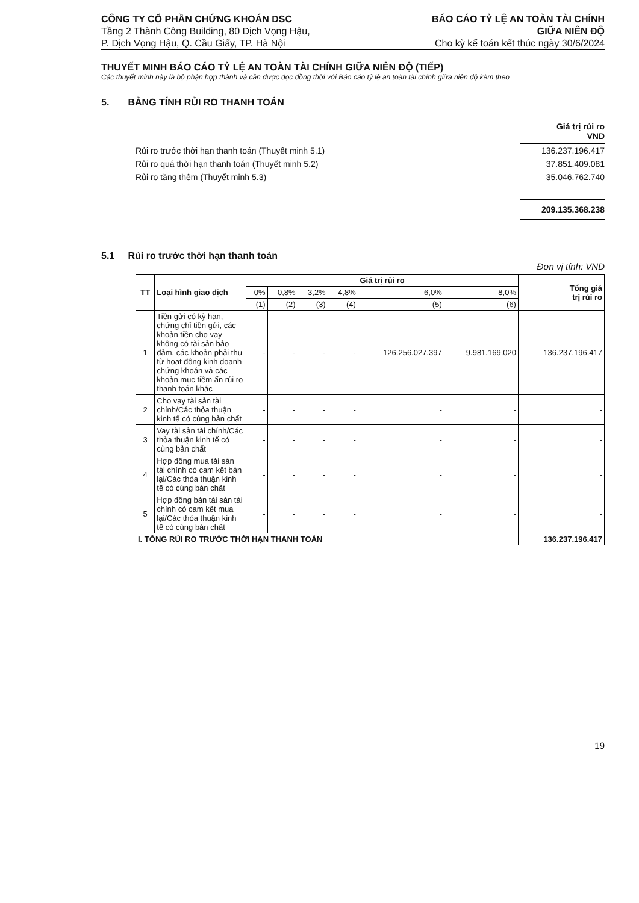CÔNG TY CỔ PHẦN CHỨNG KHOÁN DSC
Tầng 2 Thành Công Building, 80 Dịch Vọng Hậu,
P. Dịch Vọng Hậu, Q. Cầu Giấy, TP. Hà Nội
BÁO CÁO TỶ LỆ AN TOÀN TÀI CHÍNH
GIỮA NIÊN ĐỘ
Cho kỳ kế toán kết thúc ngày 30/6/2024
THUYẾT MINH BÁO CÁO TỶ LỆ AN TOÀN TÀI CHÍNH GIỮA NIÊN ĐỘ (TIẾP)
Các thuyết minh này là bộ phận hợp thành và cần được đọc đồng thời với Báo cáo tỷ lệ an toàn tài chính giữa niên độ kèm theo
5. BẢNG TÍNH RỦI RO THANH TOÁN
| | Giá trị rủi ro VND |
| Rủi ro trước thời hạn thanh toán (Thuyết minh 5.1) | 136.237.196.417 |
| Rủi ro quá thời hạn thanh toán (Thuyết minh 5.2) | 37.851.409.081 |
| Rủi ro tăng thêm (Thuyết minh 5.3) | 35.046.762.740 |
| | 209.135.368.238 |
5.1 Rủi ro trước thời hạn thanh toán
Đơn vị tính: VND
| TT | Loại hình giao dịch | Giá trị rủi ro | | | | | | Tổng giá trị rủi ro |
| --- | --- | --- | --- | --- | --- | --- | --- | --- |
| | | 0% | 0,8% | 3,2% | 4,8% | 6,0% | 8,0% | |
| | | (1) | (2) | (3) | (4) | (5) | (6) | |
| 1 | Tiền gửi có kỳ hạn, chứng chỉ tiền gửi, các khoản tiền cho vay không có tài sản bảo đảm, các khoản phải thu từ hoạt động kinh doanh chứng khoán và các khoản mục tiềm ẩn rủi ro thanh toán khác | - | - | - | - | 126.256.027.397 | 9.981.169.020 | 136.237.196.417 |
| 2 | Cho vay tài sản tài chính/Các thỏa thuận kinh tế có cùng bản chất | - | - | - | - | - | - | - |
| 3 | Vay tài sản tài chính/Các thỏa thuận kinh tế có cùng bản chất | - | - | - | - | - | - | - |
| 4 | Hợp đồng mua tài sản tài chính có cam kết bán lại/Các thỏa thuận kinh tế có cùng bản chất | - | - | - | - | - | - | - |
| 5 | Hợp đồng bán tài sản tài chính có cam kết mua lại/Các thỏa thuận kinh tế có cùng bản chất | - | - | - | - | - | - | - |
| I. TỔNG RỦI RO TRƯỚC THỜI HẠN THANH TOÁN | | | | | | | | 136.237.196.417 |
19